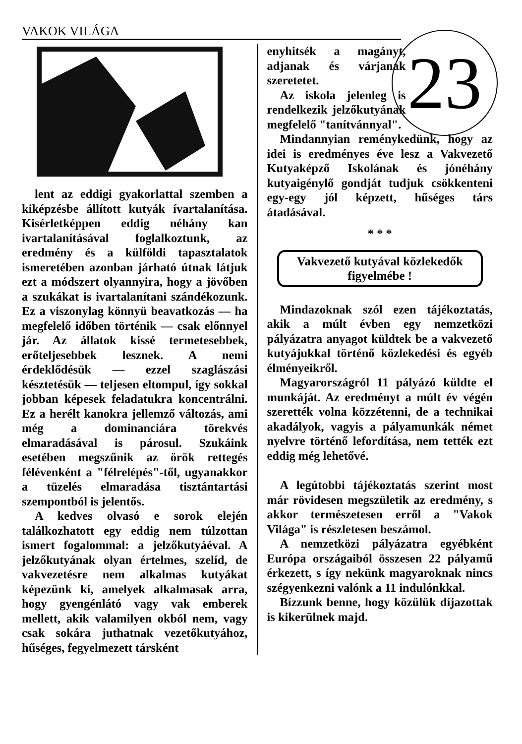VAKOK VILÁGA 23
lent az eddigi gyakorlattal szemben a kiképzésbe állított kutyák ívartalanítása. Kisérletképpen eddig néhány kan ivartalanításával foglalkoztunk, az eredmény és a külföldi tapasztalatok ismeretében azonban járható útnak látjuk ezt a módszert olyannyira, hogy a jövőben a szukákat is ivartalanítani szándékozunk. Ez a viszonylag könnyü beavatkozás — ha megfelelő időben történik — csak előnnyel jár. Az állatok kissé termetesebbek, erőteljesebbek lesznek. A nemi érdeklődésük — ezzel szaglászási késztetésük — teljesen eltompul, így sokkal jobban képesek feladatukra koncentrálni. Ez a herélt kanokra jellemző változás, ami még a dominanciára törekvés elmaradásával is párosul. Szukáink esetében megszűnik az örök rettegés félévenként a "félrelépés"-től, ugyanakkor a tüzelés elmaradása tisztántartási szempontból is jelentős.
A kedves olvasó e sorok elején találkozhatott egy eddig nem túlzottan ismert fogalommal: a jelzőkutyáéval. A jelzőkutyának olyan értelmes, szelíd, de vakvezetésre nem alkalmas kutyákat képezünk ki, amelyek alkalmasak arra, hogy gyengénlátó vagy vak emberek mellett, akik valamilyen okból nem, vagy csak sokára juthatnak vezetőkutyához, hűséges, fegyelmezett társként
enyhitsék a magányt, adjanak és várjanak szeretetet.
Az iskola jelenleg is rendelkezik jelzőkutyának megfelelő "tanítvánnyal".
Mindannyian reménykedünk, hogy az idei is eredményes éve lesz a Vakvezető Kutyaképző Iskolának és jónéhány kutyaigénylő gondját tudjuk csökkenteni egy-egy jól képzett, hűséges társ átadásával.
* * *
Vakvezető kutyával közlekedők
figyelmébe !
Mindazoknak szól ezen tájékoztatás, akik a múlt évben egy nemzetközi pályázatra anyagot küldtek be a vakvezető kutyájukkal történő közlekedési és egyéb élményeikről.
Magyarországról 11 pályázó küldte el munkáját. Az eredményt a múlt év végén szerették volna közzétenni, de a technikai akadályok, vagyis a pályamunkák német nyelvre történő lefordítása, nem tették ezt eddig még lehetővé.
A legútobbi tájékoztatás szerint most már rövidesen megszületik az eredmény, s akkor természetesen erről a "Vakok Világa" is részletesen beszámol.
A nemzetközi pályázatra egyébként Európa országaiból összesen 22 pályamű érkezett, s így nekünk magyaroknak nincs szégyenkezni valónk a 11 indulónkkal.
Bízzunk benne, hogy közülük díjazottak is kikerülnek majd.